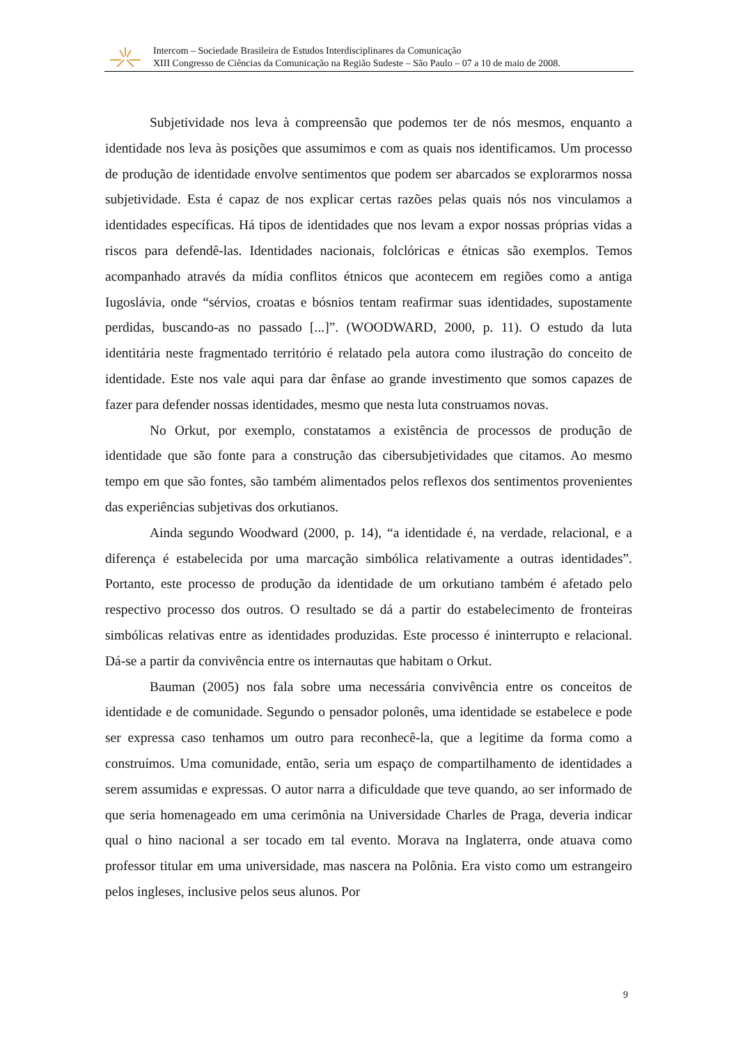Intercom – Sociedade Brasileira de Estudos Interdisciplinares da Comunicação
XIII Congresso de Ciências da Comunicação na Região Sudeste – São Paulo – 07 a 10 de maio de 2008.
Subjetividade nos leva à compreensão que podemos ter de nós mesmos, enquanto a identidade nos leva às posições que assumimos e com as quais nos identificamos. Um processo de produção de identidade envolve sentimentos que podem ser abarcados se explorarmos nossa subjetividade. Esta é capaz de nos explicar certas razões pelas quais nós nos vinculamos a identidades específicas. Há tipos de identidades que nos levam a expor nossas próprias vidas a riscos para defendê-las. Identidades nacionais, folclóricas e étnicas são exemplos. Temos acompanhado através da mídia conflitos étnicos que acontecem em regiões como a antiga Iugoslávia, onde “sérvios, croatas e bósnios tentam reafirmar suas identidades, supostamente perdidas, buscando-as no passado [...]”. (WOODWARD, 2000, p. 11). O estudo da luta identitária neste fragmentado território é relatado pela autora como ilustração do conceito de identidade. Este nos vale aqui para dar ênfase ao grande investimento que somos capazes de fazer para defender nossas identidades, mesmo que nesta luta construamos novas.
No Orkut, por exemplo, constatamos a existência de processos de produção de identidade que são fonte para a construção das cibersubjetividades que citamos. Ao mesmo tempo em que são fontes, são também alimentados pelos reflexos dos sentimentos provenientes das experiências subjetivas dos orkutianos.
Ainda segundo Woodward (2000, p. 14), “a identidade é, na verdade, relacional, e a diferença é estabelecida por uma marcação simbólica relativamente a outras identidades”. Portanto, este processo de produção da identidade de um orkutiano também é afetado pelo respectivo processo dos outros. O resultado se dá a partir do estabelecimento de fronteiras simbólicas relativas entre as identidades produzidas. Este processo é ininterrupto e relacional. Dá-se a partir da convivência entre os internautas que habitam o Orkut.
Bauman (2005) nos fala sobre uma necessária convivência entre os conceitos de identidade e de comunidade. Segundo o pensador polonês, uma identidade se estabelece e pode ser expressa caso tenhamos um outro para reconhecê-la, que a legitime da forma como a construímos. Uma comunidade, então, seria um espaço de compartilhamento de identidades a serem assumidas e expressas. O autor narra a dificuldade que teve quando, ao ser informado de que seria homenageado em uma cerimônia na Universidade Charles de Praga, deveria indicar qual o hino nacional a ser tocado em tal evento. Morava na Inglaterra, onde atuava como professor titular em uma universidade, mas nascera na Polônia. Era visto como um estrangeiro pelos ingleses, inclusive pelos seus alunos. Por
9